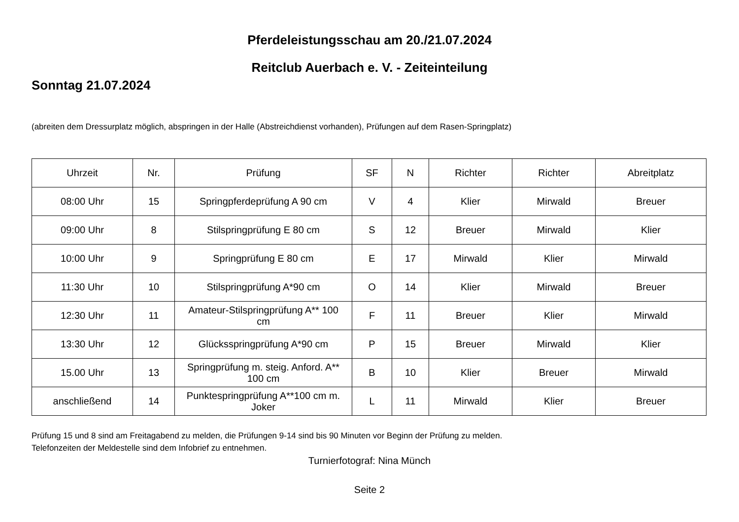Pferdeleistungsschau am 20./21.07.2024
Reitclub Auerbach e. V. - Zeiteinteilung
Sonntag 21.07.2024
(abreiten dem Dressurplatz möglich, abspringen in der Halle (Abstreichdienst vorhanden), Prüfungen auf dem Rasen-Springplatz)
| Uhrzeit | Nr. | Prüfung | SF | N | Richter | Richter | Abreitplatz |
| --- | --- | --- | --- | --- | --- | --- | --- |
| 08:00 Uhr | 15 | Springpferdeprüfung A 90 cm | V | 4 | Klier | Mirwald | Breuer |
| 09:00 Uhr | 8 | Stilspringprüfung E 80 cm | S | 12 | Breuer | Mirwald | Klier |
| 10:00 Uhr | 9 | Springprüfung E 80 cm | E | 17 | Mirwald | Klier | Mirwald |
| 11:30 Uhr | 10 | Stilspringprüfung A*90 cm | O | 14 | Klier | Mirwald | Breuer |
| 12:30 Uhr | 11 | Amateur-Stilspringprüfung A** 100 cm | F | 11 | Breuer | Klier | Mirwald |
| 13:30 Uhr | 12 | Glücksspringprüfung A*90 cm | P | 15 | Breuer | Mirwald | Klier |
| 15.00 Uhr | 13 | Springprüfung m. steig. Anford. A** 100 cm | B | 10 | Klier | Breuer | Mirwald |
| anschließend | 14 | Punktespringprüfung A**100 cm m. Joker | L | 11 | Mirwald | Klier | Breuer |
Prüfung 15 und 8 sind am Freitagabend zu melden, die Prüfungen 9-14 sind bis 90 Minuten vor Beginn der Prüfung zu melden.
Telefonzeiten der Meldestelle sind dem Infobrief zu entnehmen.
Turnierfotograf: Nina Münch
Seite 2